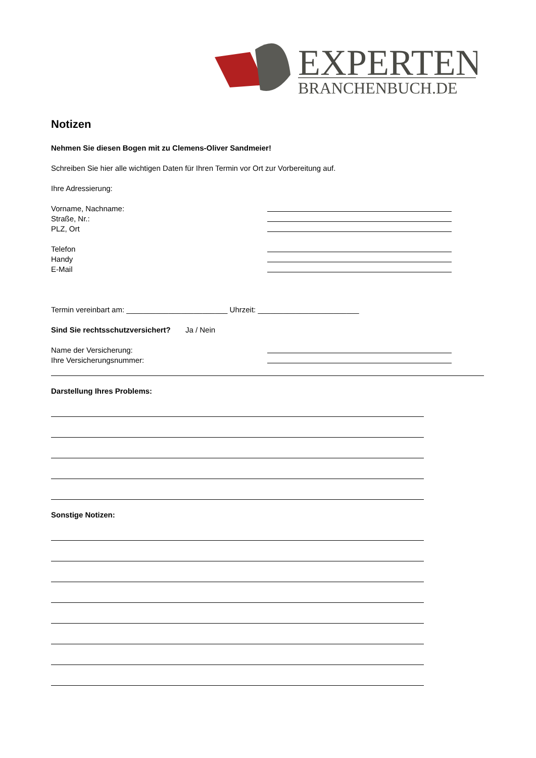EXPERTEN
BRANCHENBUCH.DE
Notizen
Nehmen Sie diesen Bogen mit zu Clemens-Oliver Sandmeier!
Schreiben Sie hier alle wichtigen Daten für Ihren Termin vor Ort zur Vorbereitung auf.
Ihre Adressierung:
Vorname, Nachname:
Straße, Nr.:
PLZ, Ort
Telefon
Handy
E-Mail
Termin vereinbart am: ________________________ Uhrzeit: ________________________
Sind Sie rechtsschutzversichert? Ja / Nein
Name der Versicherung:
Ihre Versicherungsnummer:
Darstellung Ihres Problems:
Sonstige Notizen: